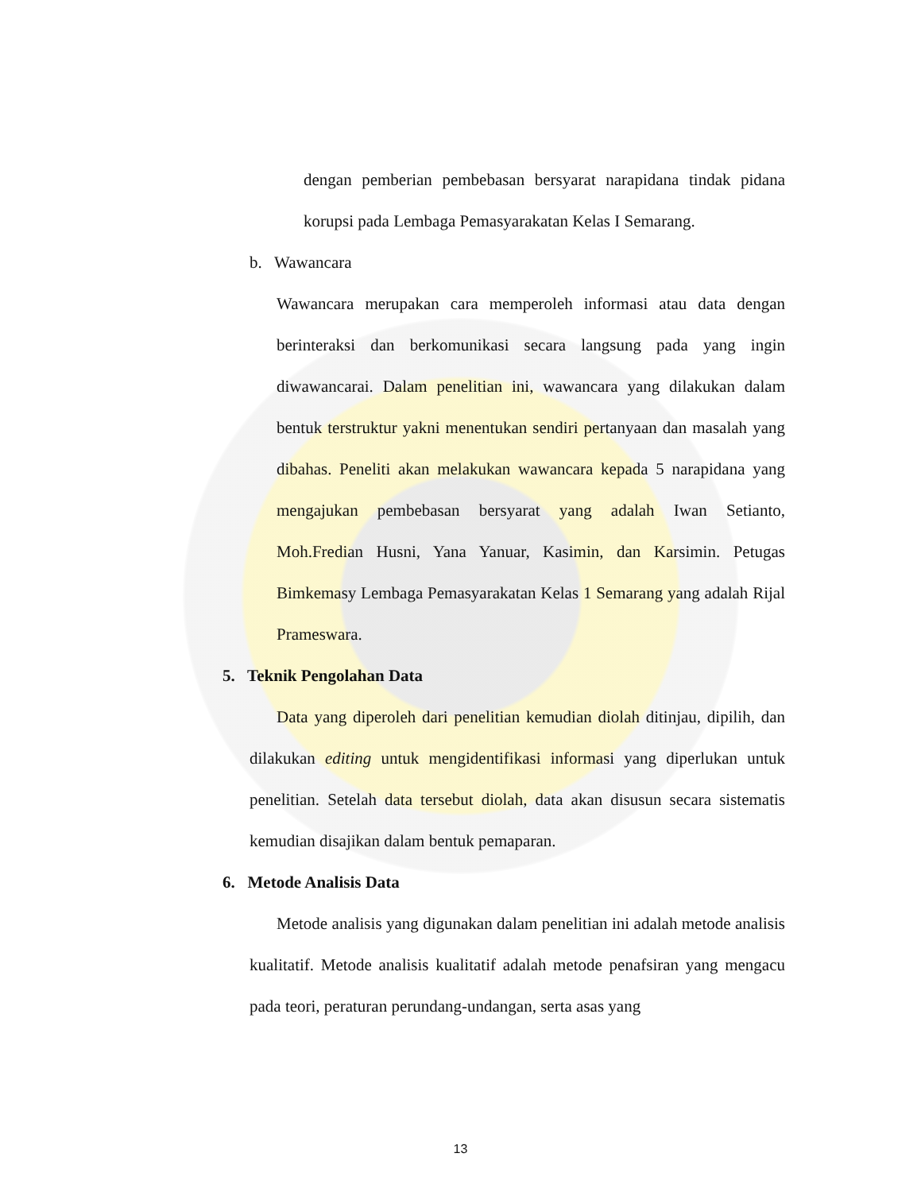dengan pemberian pembebasan bersyarat narapidana tindak pidana korupsi pada Lembaga Pemasyarakatan Kelas I Semarang.
b. Wawancara
Wawancara merupakan cara memperoleh informasi atau data dengan berinteraksi dan berkomunikasi secara langsung pada yang ingin diwawancarai. Dalam penelitian ini, wawancara yang dilakukan dalam bentuk terstruktur yakni menentukan sendiri pertanyaan dan masalah yang dibahas. Peneliti akan melakukan wawancara kepada 5 narapidana yang mengajukan pembebasan bersyarat yang adalah Iwan Setianto, Moh.Fredian Husni, Yana Yanuar, Kasimin, dan Karsimin. Petugas Bimkemasy Lembaga Pemasyarakatan Kelas 1 Semarang yang adalah Rijal Prameswara.
5. Teknik Pengolahan Data
Data yang diperoleh dari penelitian kemudian diolah ditinjau, dipilih, dan dilakukan editing untuk mengidentifikasi informasi yang diperlukan untuk penelitian. Setelah data tersebut diolah, data akan disusun secara sistematis kemudian disajikan dalam bentuk pemaparan.
6. Metode Analisis Data
Metode analisis yang digunakan dalam penelitian ini adalah metode analisis kualitatif. Metode analisis kualitatif adalah metode penafsiran yang mengacu pada teori, peraturan perundang-undangan, serta asas yang
13